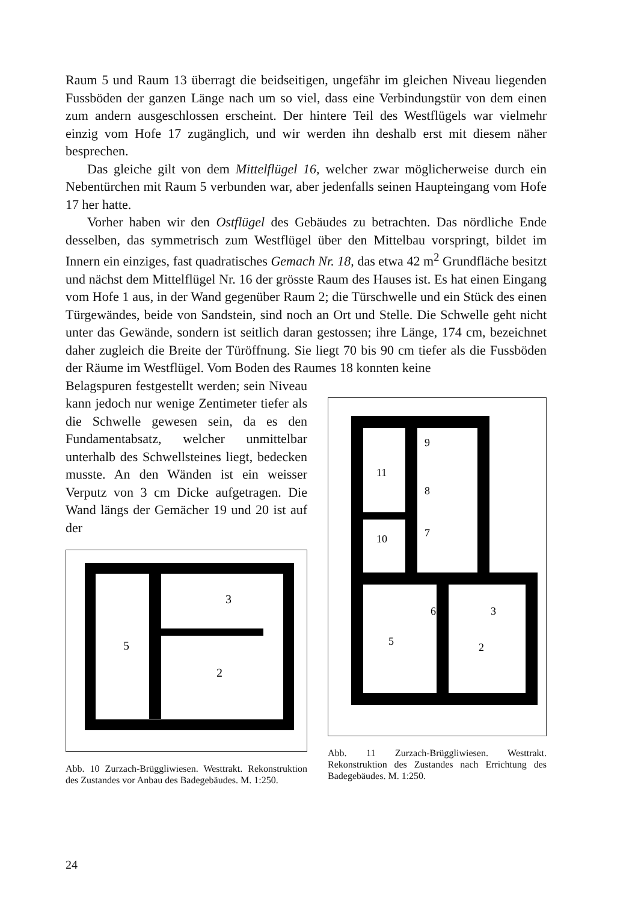Raum 5 und Raum 13 überragt die beidseitigen, ungefähr im gleichen Niveau liegenden Fussböden der ganzen Länge nach um so viel, dass eine Verbindungstür von dem einen zum andern ausgeschlossen erscheint. Der hintere Teil des Westflügels war vielmehr einzig vom Hofe 17 zugänglich, und wir werden ihn deshalb erst mit diesem näher besprechen.
Das gleiche gilt von dem Mittelflügel 16, welcher zwar möglicherweise durch ein Nebentürchen mit Raum 5 verbunden war, aber jedenfalls seinen Haupteingang vom Hofe 17 her hatte.
Vorher haben wir den Ostflügel des Gebäudes zu betrachten. Das nördliche Ende desselben, das symmetrisch zum Westflügel über den Mittelbau vorspringt, bildet im Innern ein einziges, fast quadratisches Gemach Nr. 18, das etwa 42 m<sup>2</sup> Grundfläche besitzt und nächst dem Mittelflügel Nr. 16 der grösste Raum des Hauses ist. Es hat einen Eingang vom Hofe 1 aus, in der Wand gegenüber Raum 2; die Türschwelle und ein Stück des einen Türgewändes, beide von Sandstein, sind noch an Ort und Stelle. Die Schwelle geht nicht unter das Gewände, sondern ist seitlich daran gestossen; ihre Länge, 174 cm, bezeichnet daher zugleich die Breite der Türöffnung. Sie liegt 70 bis 90 cm tiefer als die Fussböden der Räume im Westflügel. Vom Boden des Raumes 18 konnten keine
Belagspuren festgestellt werden; sein Niveau kann jedoch nur wenige Zentimeter tiefer als die Schwelle gewesen sein, da es den Fundamentabsatz, welcher unmittelbar unterhalb des Schwellsteines liegt, bedecken musste. An den Wänden ist ein weisser Verputz von 3 cm Dicke aufgetragen. Die Wand längs der Gemächer 19 und 20 ist auf der
5
3
2
Abb. 10 Zurzach-Brüggliwiesen. Westtrakt. Rekonstruktion des Zustandes vor Anbau des Badegebäudes. M. 1:250.
11
9
8
7
10
6
3
5
2
Abb. 11 Zurzach-Brüggliwiesen. Westtrakt. Rekonstruktion des Zustandes nach Errichtung des Badegebäudes. M. 1:250.
24